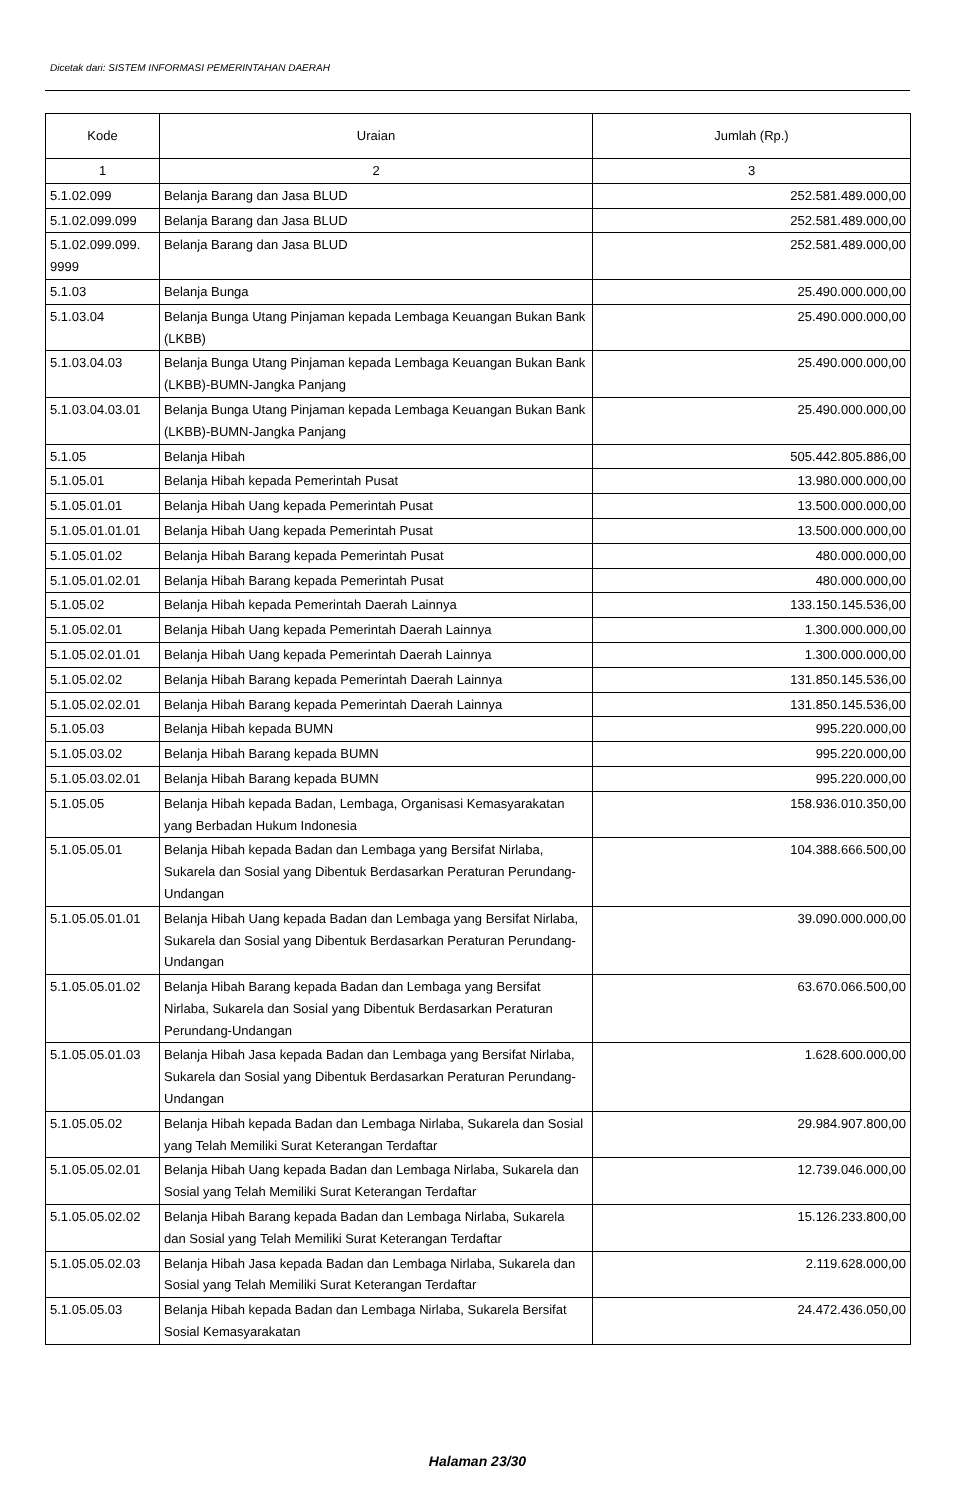Dicetak dari: SISTEM INFORMASI PEMERINTAHAN DAERAH
| Kode | Uraian | Jumlah (Rp.) |
| --- | --- | --- |
| 1 | 2 | 3 |
| 5.1.02.099 | Belanja Barang dan Jasa BLUD | 252.581.489.000,00 |
| 5.1.02.099.099 | Belanja Barang dan Jasa BLUD | 252.581.489.000,00 |
| 5.1.02.099.099. 9999 | Belanja Barang dan Jasa BLUD | 252.581.489.000,00 |
| 5.1.03 | Belanja Bunga | 25.490.000.000,00 |
| 5.1.03.04 | Belanja Bunga Utang Pinjaman kepada Lembaga Keuangan Bukan Bank (LKBB) | 25.490.000.000,00 |
| 5.1.03.04.03 | Belanja Bunga Utang Pinjaman kepada Lembaga Keuangan Bukan Bank (LKBB)-BUMN-Jangka Panjang | 25.490.000.000,00 |
| 5.1.03.04.03.01 | Belanja Bunga Utang Pinjaman kepada Lembaga Keuangan Bukan Bank (LKBB)-BUMN-Jangka Panjang | 25.490.000.000,00 |
| 5.1.05 | Belanja Hibah | 505.442.805.886,00 |
| 5.1.05.01 | Belanja Hibah kepada Pemerintah Pusat | 13.980.000.000,00 |
| 5.1.05.01.01 | Belanja Hibah Uang kepada Pemerintah Pusat | 13.500.000.000,00 |
| 5.1.05.01.01.01 | Belanja Hibah Uang kepada Pemerintah Pusat | 13.500.000.000,00 |
| 5.1.05.01.02 | Belanja Hibah Barang kepada Pemerintah Pusat | 480.000.000,00 |
| 5.1.05.01.02.01 | Belanja Hibah Barang kepada Pemerintah Pusat | 480.000.000,00 |
| 5.1.05.02 | Belanja Hibah kepada Pemerintah Daerah Lainnya | 133.150.145.536,00 |
| 5.1.05.02.01 | Belanja Hibah Uang kepada Pemerintah Daerah Lainnya | 1.300.000.000,00 |
| 5.1.05.02.01.01 | Belanja Hibah Uang kepada Pemerintah Daerah Lainnya | 1.300.000.000,00 |
| 5.1.05.02.02 | Belanja Hibah Barang kepada Pemerintah Daerah Lainnya | 131.850.145.536,00 |
| 5.1.05.02.02.01 | Belanja Hibah Barang kepada Pemerintah Daerah Lainnya | 131.850.145.536,00 |
| 5.1.05.03 | Belanja Hibah kepada BUMN | 995.220.000,00 |
| 5.1.05.03.02 | Belanja Hibah Barang kepada BUMN | 995.220.000,00 |
| 5.1.05.03.02.01 | Belanja Hibah Barang kepada BUMN | 995.220.000,00 |
| 5.1.05.05 | Belanja Hibah kepada Badan, Lembaga, Organisasi Kemasyarakatan yang Berbadan Hukum Indonesia | 158.936.010.350,00 |
| 5.1.05.05.01 | Belanja Hibah kepada Badan dan Lembaga yang Bersifat Nirlaba, Sukarela dan Sosial yang Dibentuk Berdasarkan Peraturan Perundang-Undangan | 104.388.666.500,00 |
| 5.1.05.05.01.01 | Belanja Hibah Uang kepada Badan dan Lembaga yang Bersifat Nirlaba, Sukarela dan Sosial yang Dibentuk Berdasarkan Peraturan Perundang-Undangan | 39.090.000.000,00 |
| 5.1.05.05.01.02 | Belanja Hibah Barang kepada Badan dan Lembaga yang Bersifat Nirlaba, Sukarela dan Sosial yang Dibentuk Berdasarkan Peraturan Perundang-Undangan | 63.670.066.500,00 |
| 5.1.05.05.01.03 | Belanja Hibah Jasa kepada Badan dan Lembaga yang Bersifat Nirlaba, Sukarela dan Sosial yang Dibentuk Berdasarkan Peraturan Perundang-Undangan | 1.628.600.000,00 |
| 5.1.05.05.02 | Belanja Hibah kepada Badan dan Lembaga Nirlaba, Sukarela dan Sosial yang Telah Memiliki Surat Keterangan Terdaftar | 29.984.907.800,00 |
| 5.1.05.05.02.01 | Belanja Hibah Uang kepada Badan dan Lembaga Nirlaba, Sukarela dan Sosial yang Telah Memiliki Surat Keterangan Terdaftar | 12.739.046.000,00 |
| 5.1.05.05.02.02 | Belanja Hibah Barang kepada Badan dan Lembaga Nirlaba, Sukarela dan Sosial yang Telah Memiliki Surat Keterangan Terdaftar | 15.126.233.800,00 |
| 5.1.05.05.02.03 | Belanja Hibah Jasa kepada Badan dan Lembaga Nirlaba, Sukarela dan Sosial yang Telah Memiliki Surat Keterangan Terdaftar | 2.119.628.000,00 |
| 5.1.05.05.03 | Belanja Hibah kepada Badan dan Lembaga Nirlaba, Sukarela Bersifat Sosial Kemasyarakatan | 24.472.436.050,00 |
Halaman 23/30